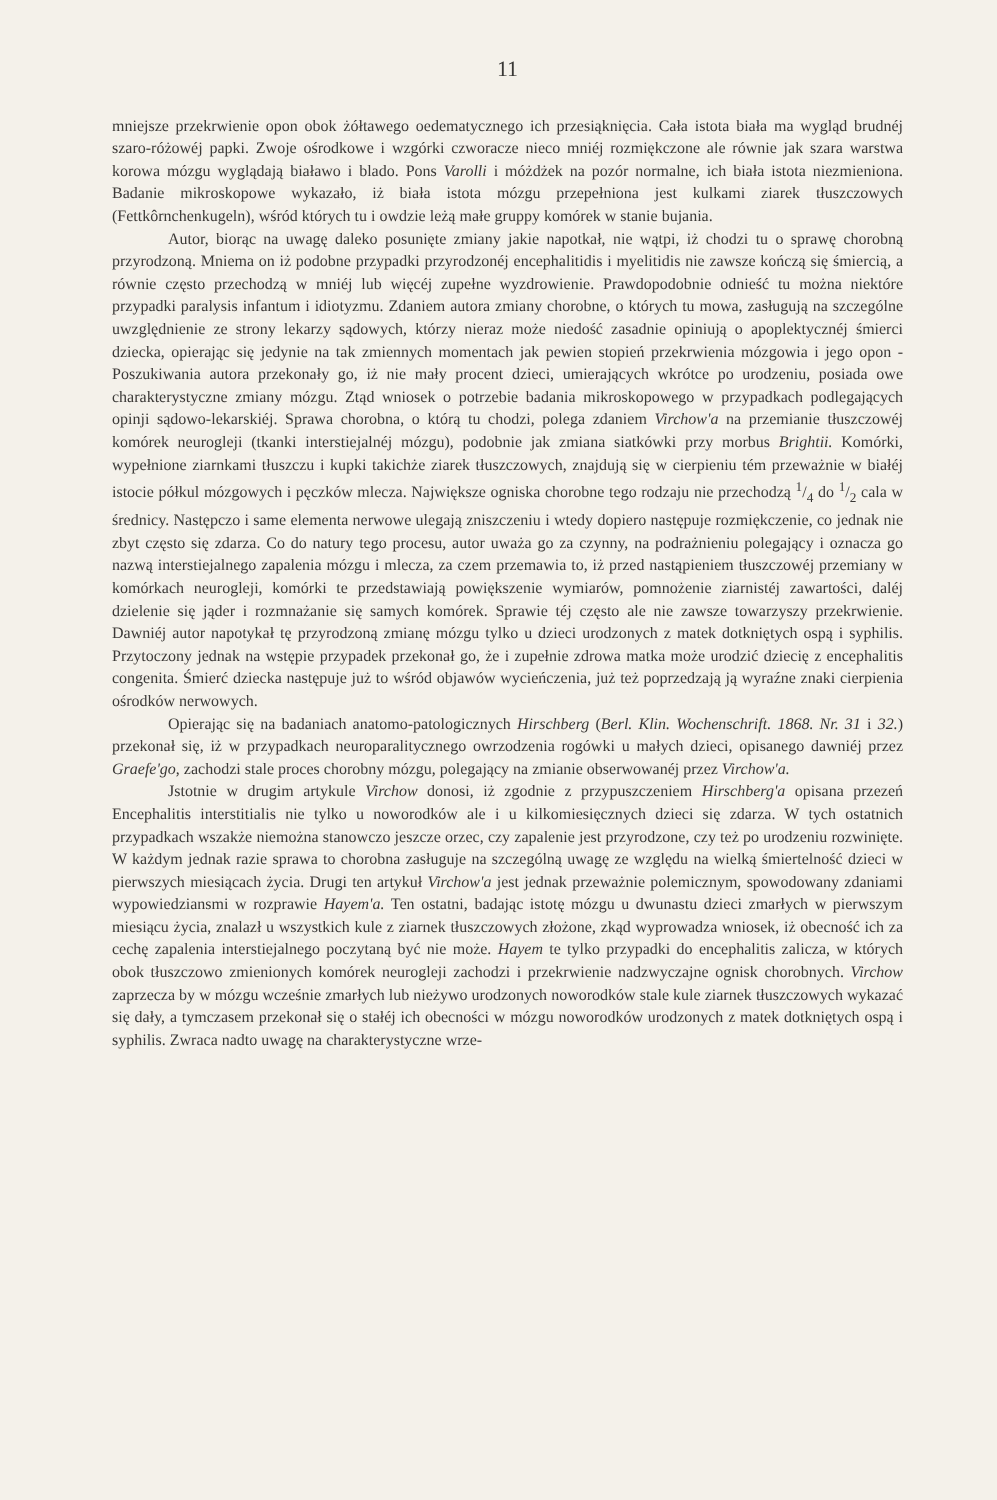11
mniejsze przekrwienie opon obok żółtawego oedematycznego ich przesiąknięcia. Cała istota biała ma wygląd brudnéj szaro-różowéj papki. Zwoje ośrodkowe i wzgórki czworacze nieco mniéj rozmiękczone ale równie jak szara warstwa korowa mózgu wyglądają białawo i blado. Pons Varolli i móżdżek na pozór normalne, ich biała istota niezmieniona. Badanie mikroskopowe wykazało, iż biała istota mózgu przepełniona jest kulkami ziarek tłuszczowych (Fettkôrnchenkugeln), wśród których tu i owdzie leżą małe gruppy komórek w stanie bujania.
Autor, biorąc na uwagę daleko posunięte zmiany jakie napotkał, nie wątpi, iż chodzi tu o sprawę chorobną przyrodzoną. Mniema on iż podobne przypadki przyrodzonéj encephalitidis i myelitidis nie zawsze kończą się śmiercią, a równie często przechodzą w mniéj lub więcéj zupełne wyzdrowienie. Prawdopodobnie odnieść tu można niektóre przypadki paralysis infantum i idiotyzmu. Zdaniem autora zmiany chorobne, o których tu mowa, zasługują na szczególne uwzględnienie ze strony lekarzy sądowych, którzy nieraz może niedość zasadnie opiniują o apoplektycznéj śmierci dziecka, opierając się jedynie na tak zmiennych momentach jak pewien stopień przekrwienia mózgowia i jego opon - Poszukiwania autora przekonały go, iż nie mały procent dzieci, umierających wkrótce po urodzeniu, posiada owe charakterystyczne zmiany mózgu. Ztąd wniosek o potrzebie badania mikroskopowego w przypadkach podlegających opinji sądowo-lekarskiéj. Sprawa chorobna, o którą tu chodzi, polega zdaniem Virchow'a na przemianie tłuszczowéj komórek neurogleji (tkanki interstiejalnéj mózgu), podobnie jak zmiana siatkówki przy morbus Brightii. Komórki, wypełnione ziarnkami tłuszczu i kupki takichże ziarek tłuszczowych, znajdują się w cierpieniu tém przeważnie w białéj istocie półkul mózgowych i pęczków mlecza. Największe ogniska chorobne tego rodzaju nie przechodzą 1/4 do 1/2 cala w średnicy. Następczo i same elementa nerwowe ulegają zniszczeniu i wtedy dopiero następuje rozmiękczenie, co jednak nie zbyt często się zdarza. Co do natury tego procesu, autor uważa go za czynny, na podrażnieniu polegający i oznacza go nazwą interstiejalnego zapalenia mózgu i mlecza, za czem przemawia to, iż przed nastąpieniem tłuszczowéj przemiany w komórkach neurogleji, komórki te przedstawiają powiększenie wymiarów, pomnożenie ziarnistéj zawartości, daléj dzielenie się jąder i rozmnażanie się samych komórek. Sprawie téj często ale nie zawsze towarzyszy przekrwienie. Dawniéj autor napotykał tę przyrodzoną zmianę mózgu tylko u dzieci urodzonych z matek dotkniętych ospą i syphilis. Przytoczony jednak na wstępie przypadek przekonał go, że i zupełnie zdrowa matka może urodzić dziecię z encephalitis congenita. Śmierć dziecka następuje już to wśród objawów wycieńczenia, już też poprzedzają ją wyraźne znaki cierpienia ośrodków nerwowych.
Opierając się na badaniach anatomo-patologicznych Hirschberg (Berl. Klin. Wochenschrift. 1868. Nr. 31 i 32.) przekonał się, iż w przypadkach neuroparalitycznego owrzodzenia rogówki u małych dzieci, opisanego dawniéj przez Graefe'go, zachodzi stale proces chorobny mózgu, polegający na zmianie obserwowanéj przez Virchow'a.
Jstotnie w drugim artykule Virchow donosi, iż zgodnie z przypuszczeniem Hirschberg'a opisana przezeń Encephalitis interstitialis nie tylko u noworodków ale i u kilkomiesięcznych dzieci się zdarza. W tych ostatnich przypadkach wszakże niemożna stanowczo jeszcze orzec, czy zapalenie jest przyrodzone, czy też po urodzeniu rozwinięte. W każdym jednak razie sprawa to chorobna zasługuje na szczególną uwagę ze względu na wielką śmiertelność dzieci w pierwszych miesiącach życia. Drugi ten artykuł Virchow'a jest jednak przeważnie polemicznym, spowodowany zdaniami wypowiedziansmi w rozprawie Hayem'a. Ten ostatni, badając istotę mózgu u dwunastu dzieci zmarłych w pierwszym miesiącu życia, znalazł u wszystkich kule z ziarnek tłuszczowych złożone, zkąd wyprowadza wniosek, iż obecność ich za cechę zapalenia interstiejalnego poczytaną być nie może. Hayem te tylko przypadki do encephalitis zalicza, w których obok tłuszczowo zmienionych komórek neurogleji zachodzi i przekrwienie nadzwyczajne ognisk chorobnych. Virchow zaprzecza by w mózgu wcześnie zmarłych lub nieżywo urodzonych noworodków stale kule ziarnek tłuszczowych wykazać się dały, a tymczasem przekonał się o stałéj ich obecności w mózgu noworodków urodzonych z matek dotkniętych ospą i syphilis. Zwraca nadto uwagę na charakterystyczne wrze-